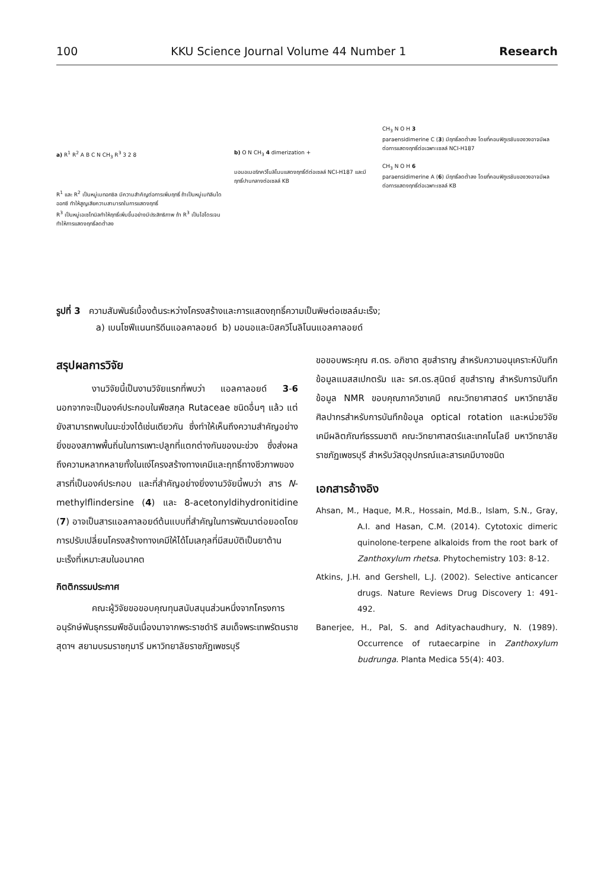100 KKU Science Journal Volume 44 Number 1 Research
a) R<sup>1</sup> R<sup>2</sup> A B C N CH<sub>3</sub> R<sup>3</sup> 3 2 8
R<sup>1</sup> และ R<sup>2</sup> เป็นหมู่เมทอกซิล มีความสำคัญต่อการเพิ่มฤทธิ์ ถ้าเป็นหมู่เมทิลีนไดออกซี ทำให้สูญเสียความสามารถในการแสดงฤทธิ์
R<sup>3</sup> เป็นหมู่เอเซโทนิลทำให้ฤทธิ์เพิ่มขึ้นอย่างมีประสิทธิภาพ ถ้า R<sup>3</sup> เป็นไฮโดรเจนทำให้การแสดงฤทธิ์ลดต่ำลง
b) O N CH<sub>3</sub> 4 dimerization +
มอนอเมอริกควิโนลิโนนแสดงฤทธิ์ดีต่อเซลล์ NCI-H187 และมีฤทธิ์ปานกลางต่อเซลล์ KB
CH<sub>3</sub> N O H 3
paraensidimerine C (3) มีฤทธิ์ลดต่ำลง โดยที่คอนฟิกูเรชันของวงอาจมีผลต่อการแสดงฤทธิ์ต่อเฉพาะเซลล์ NCI-H187
CH<sub>3</sub> N O H 6
paraensidimerine A (6) มีฤทธิ์ลดต่ำลง โดยที่คอนฟิกูเรชันของวงอาจมีผลต่อการแสดงฤทธิ์ต่อเฉพาะเซลล์ KB
รูปที่ 3 ความสัมพันธ์เบื้องต้นระหว่างโครงสร้างและการแสดงฤทธิ์ความเป็นพิษต่อเซลล์มะเร็ง;
a) เบนโซฟีแนนทริดีนแอลคาลอยด์ b) มอนอและบิสควิโนลิโนนแอลคาลอยด์
สรุปผลการวิจัย
งานวิจัยนี้เป็นงานวิจัยแรกที่พบว่า แอลคาลอยด์ 3-6 นอกจากจะเป็นองค์ประกอบในพืชสกุล Rutaceae ชนิดอื่นๆ แล้ว แต่ยังสามารถพบในมะข่วงได้เช่นเดียวกัน ซึ่งทำให้เห็นถึงความสำคัญอย่างยิ่งของสภาพพื้นถิ่นในการเพาะปลูกที่แตกต่างกันของมะข่วง ซึ่งส่งผลถึงความหลากหลายทั้งในแง่โครงสร้างทางเคมีและฤทธิ์ทางชีวภาพของสารที่เป็นองค์ประกอบ และที่สำคัญอย่างยิ่งงานวิจัยนี้พบว่า สาร N-methylflindersine (4) และ 8-acetonyldihydronitidine (7) อาจเป็นสารแอลคาลอยด์ต้นแบบที่สำคัญในการพัฒนาต่อยอดโดยการปรับเปลี่ยนโครงสร้างทางเคมีให้ได้โมเลกุลที่มีสมบัติเป็นยาต้านมะเร็งที่เหมาะสมในอนาคต
กิตติกรรมประกาศ
คณะผู้วิจัยขอขอบคุณทุนสนับสนุนส่วนหนึ่งจากโครงการอนุรักษ์พันธุกรรมพืชอันเนื่องมาจากพระราชดำริ สมเด็จพระเทพรัตนราชสุดาฯ สยามบรมราชกุมารี มหาวิทยาลัยราชภัฏเพชรบุรี
ขอขอบพระคุณ ศ.ดร. อภิชาต สุขสำราญ สำหรับความอนุเคราะห์บันทึกข้อมูลแมสสเปกตรัม และ รศ.ดร.สุนิตย์ สุขสำราญ สำหรับการบันทึกข้อมูล NMR ขอบคุณภาควิชาเคมี คณะวิทยาศาสตร์ มหาวิทยาลัยศิลปากรสำหรับการบันทึกข้อมูล optical rotation และหน่วยวิจัยเคมีผลิตภัณฑ์ธรรมชาติ คณะวิทยาศาสตร์และเทคโนโลยี มหาวิทยาลัยราชภัฏเพชรบุรี สำหรับวัสดุอุปกรณ์และสารเคมีบางชนิด
เอกสารอ้างอิง
Ahsan, M., Haque, M.R., Hossain, Md.B., Islam, S.N., Gray, A.I. and Hasan, C.M. (2014). Cytotoxic dimeric quinolone-terpene alkaloids from the root bark of Zanthoxylum rhetsa. Phytochemistry 103: 8-12.
Atkins, J.H. and Gershell, L.J. (2002). Selective anticancer drugs. Nature Reviews Drug Discovery 1: 491-492.
Banerjee, H., Pal, S. and Adityachaudhury, N. (1989). Occurrence of rutaecarpine in Zanthoxylum budrunga. Planta Medica 55(4): 403.